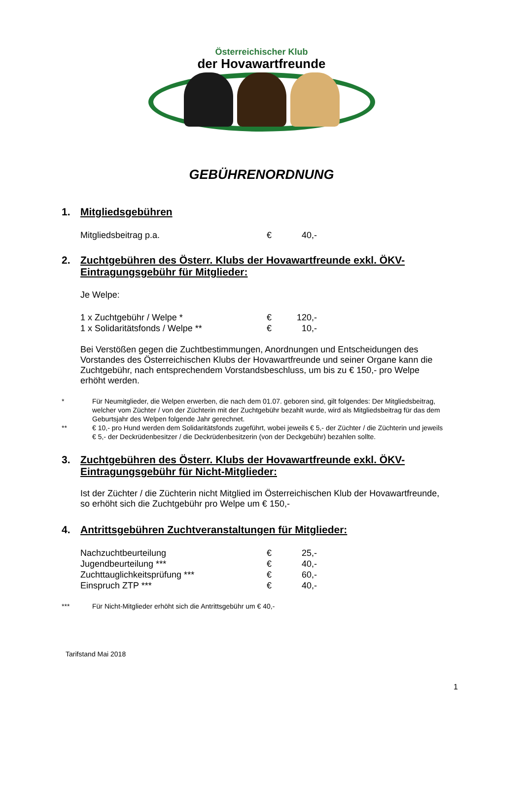Österreichischer Klub
der Hovawartfreunde
GEBÜHRENORDNUNG
1. Mitgliedsgebühren
| Mitgliedsbeitrag p.a. | € | 40,- |
2. Zuchtgebühren des Österr. Klubs der Hovawartfreunde exkl. ÖKV-Eintragungsgebühr für Mitglieder:
Je Welpe:
| 1 x Zuchtgebühr / Welpe * | € | 120,- |
| 1 x Solidaritätsfonds / Welpe ** | € | 10,- |
Bei Verstößen gegen die Zuchtbestimmungen, Anordnungen und Entscheidungen des Vorstandes des Österreichischen Klubs der Hovawartfreunde und seiner Organe kann die Zuchtgebühr, nach entsprechendem Vorstandsbeschluss, um bis zu € 150,- pro Welpe erhöht werden.
* Für Neumitglieder, die Welpen erwerben, die nach dem 01.07. geboren sind, gilt folgendes: Der Mitgliedsbeitrag, welcher vom Züchter / von der Züchterin mit der Zuchtgebühr bezahlt wurde, wird als Mitgliedsbeitrag für das dem Geburtsjahr des Welpen folgende Jahr gerechnet.
** € 10,- pro Hund werden dem Solidaritätsfonds zugeführt, wobei jeweils € 5,- der Züchter / die Züchterin und jeweils € 5,- der Deckrüdenbesitzer / die Deckrüdenbesitzerin (von der Deckgebühr) bezahlen sollte.
3. Zuchtgebühren des Österr. Klubs der Hovawartfreunde exkl. ÖKV-Eintragungsgebühr für Nicht-Mitglieder:
Ist der Züchter / die Züchterin nicht Mitglied im Österreichischen Klub der Hovawartfreunde, so erhöht sich die Zuchtgebühr pro Welpe um € 150,-
4. Antrittsgebühren Zuchtveranstaltungen für Mitglieder:
| Nachzuchtbeurteilung | € | 25,- |
| Jugendbeurteilung *** | € | 40,- |
| Zuchttauglichkeitsprüfung *** | € | 60,- |
| Einspruch ZTP *** | € | 40,- |
*** Für Nicht-Mitglieder erhöht sich die Antrittsgebühr um € 40,-
Tarifstand Mai 2018
1